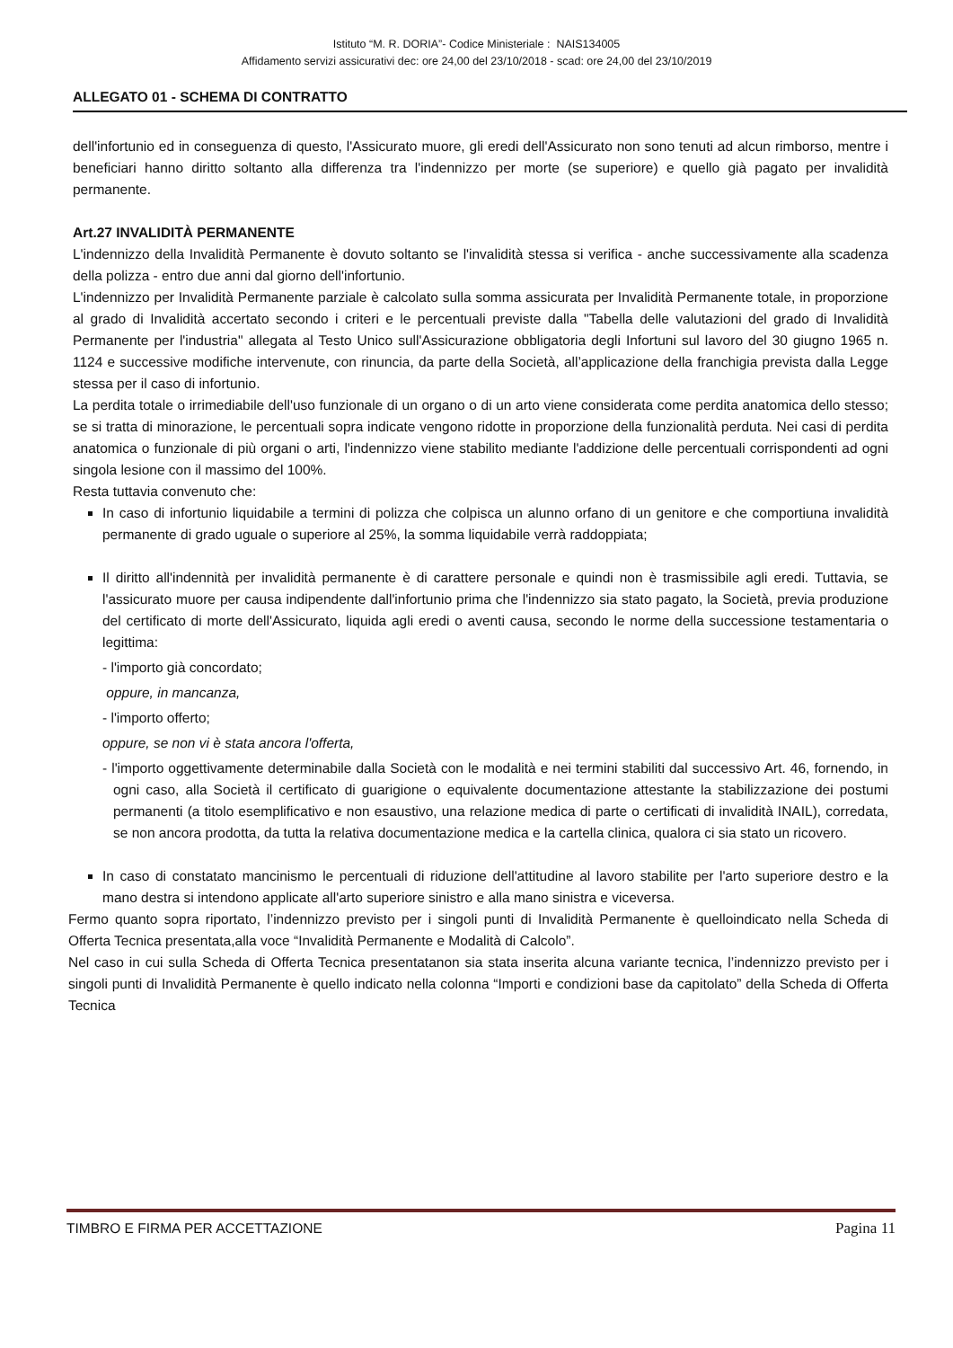Istituto “M. R. DORIA”- Codice Ministeriale : NAIS134005
Affidamento servizi assicurativi dec: ore 24,00 del 23/10/2018 - scad: ore 24,00 del 23/10/2019
ALLEGATO 01 - SCHEMA DI CONTRATTO
dell'infortunio ed in conseguenza di questo, l'Assicurato muore, gli eredi dell'Assicurato non sono tenuti ad alcun rimborso, mentre i beneficiari hanno diritto soltanto alla differenza tra l'indennizzo per morte (se superiore) e quello già pagato per invalidità permanente.
Art.27 INVALIDITÀ PERMANENTE
L'indennizzo della Invalidità Permanente è dovuto soltanto se l'invalidità stessa si verifica - anche successivamente alla scadenza della polizza - entro due anni dal giorno dell'infortunio.
L'indennizzo per Invalidità Permanente parziale è calcolato sulla somma assicurata per Invalidità Permanente totale, in proporzione al grado di Invalidità accertato secondo i criteri e le percentuali previste dalla "Tabella delle valutazioni del grado di Invalidità Permanente per l'industria" allegata al Testo Unico sull'Assicurazione obbligatoria degli Infortuni sul lavoro del 30 giugno 1965 n. 1124 e successive modifiche intervenute, con rinuncia, da parte della Società, all’applicazione della franchigia prevista dalla Legge stessa per il caso di infortunio.
La perdita totale o irrimediabile dell'uso funzionale di un organo o di un arto viene considerata come perdita anatomica dello stesso; se si tratta di minorazione, le percentuali sopra indicate vengono ridotte in proporzione della funzionalità perduta. Nei casi di perdita anatomica o funzionale di più organi o arti, l'indennizzo viene stabilito mediante l'addizione delle percentuali corrispondenti ad ogni singola lesione con il massimo del 100%.
Resta tuttavia convenuto che:
In caso di infortunio liquidabile a termini di polizza che colpisca un alunno orfano di un genitore e che comportiuna invalidità permanente di grado uguale o superiore al 25%, la somma liquidabile verrà raddoppiata;
Il diritto all'indennità per invalidità permanente è di carattere personale e quindi non è trasmissibile agli eredi. Tuttavia, se l'assicurato muore per causa indipendente dall'infortunio prima che l'indennizzo sia stato pagato, la Società, previa produzione del certificato di morte dell'Assicurato, liquida agli eredi o aventi causa, secondo le norme della successione testamentaria o legittima:
- l'importo già concordato;
oppure, in mancanza,
- l'importo offerto;
oppure, se non vi è stata ancora l'offerta,
- l'importo oggettivamente determinabile dalla Società con le modalità e nei termini stabiliti dal successivo Art. 46, fornendo, in ogni caso, alla Società il certificato di guarigione o equivalente documentazione attestante la stabilizzazione dei postumi permanenti (a titolo esemplificativo e non esaustivo, una relazione medica di parte o certificati di invalidità INAIL), corredata, se non ancora prodotta, da tutta la relativa documentazione medica e la cartella clinica, qualora ci sia stato un ricovero.
In caso di constatato mancinismo le percentuali di riduzione dell'attitudine al lavoro stabilite per l'arto superiore destro e la mano destra si intendono applicate all'arto superiore sinistro e alla mano sinistra e viceversa.
Fermo quanto sopra riportato, l’indennizzo previsto per i singoli punti di Invalidità Permanente è quelloindicato nella Scheda di Offerta Tecnica presentata,alla voce “Invalidità Permanente e Modalità di Calcolo”.
Nel caso in cui sulla Scheda di Offerta Tecnica presentatanon sia stata inserita alcuna variante tecnica, l’indennizzo previsto per i singoli punti di Invalidità Permanente è quello indicato nella colonna “Importi e condizioni base da capitolato” della Scheda di Offerta Tecnica
TIMBRO E FIRMA PER ACCETTAZIONE Pagina 11